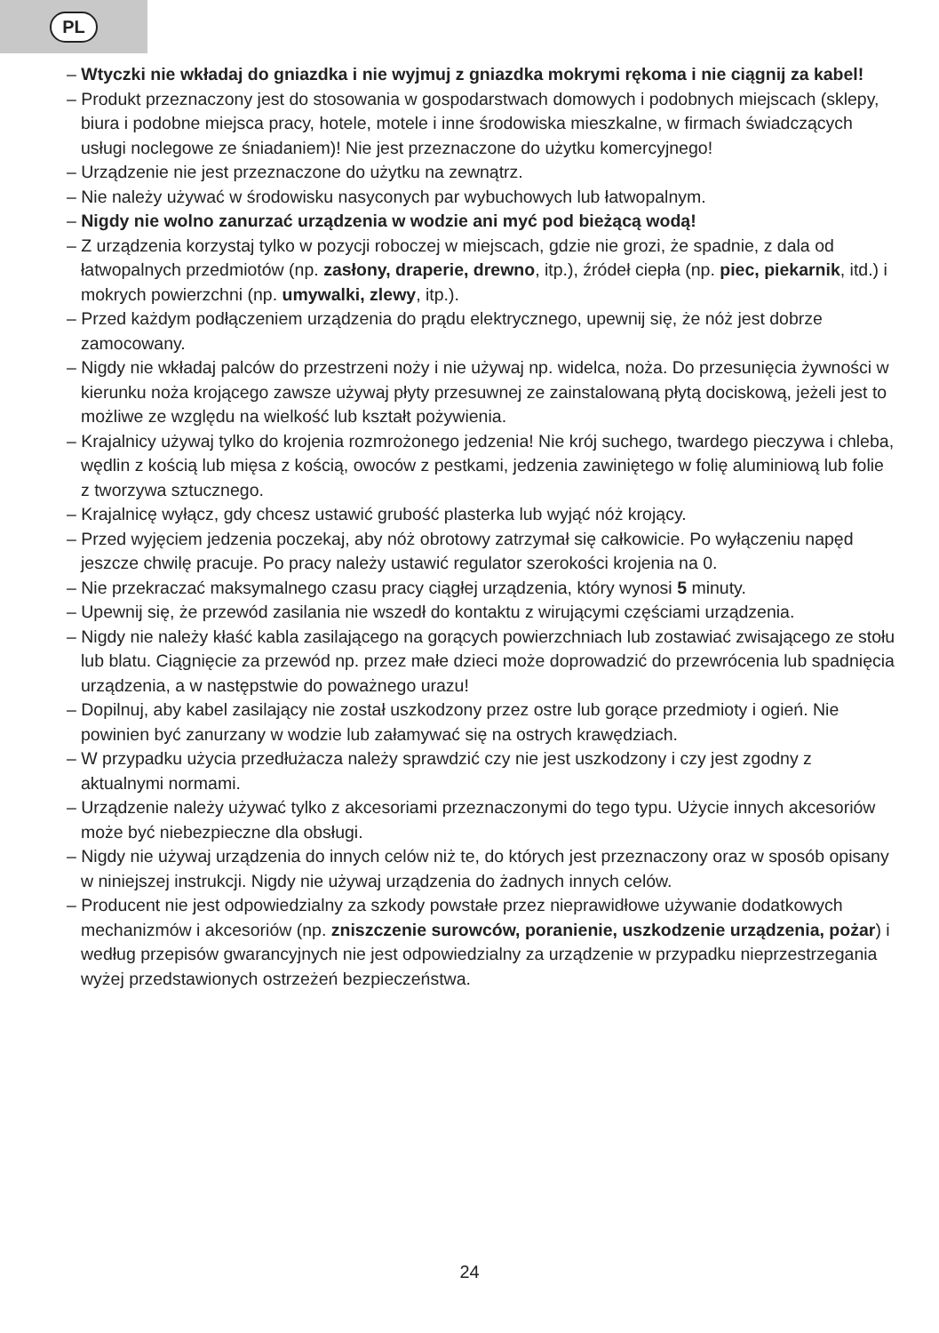PL
– Wtyczki nie wkładaj do gniazdka i nie wyjmuj z gniazdka mokrymi rękoma i nie ciągnij za kabel!
– Produkt przeznaczony jest do stosowania w gospodarstwach domowych i podobnych miejscach (sklepy, biura i podobne miejsca pracy, hotele, motele i inne środowiska mieszkalne, w firmach świadczących usługi noclegowe ze śniadaniem)! Nie jest przeznaczone do użytku komercyjnego!
– Urządzenie nie jest przeznaczone do użytku na zewnątrz.
– Nie należy używać w środowisku nasyconych par wybuchowych lub łatwopalnym.
– Nigdy nie wolno zanurzać urządzenia w wodzie ani myć pod bieżącą wodą!
– Z urządzenia korzystaj tylko w pozycji roboczej w miejscach, gdzie nie grozi, że spadnie, z dala od łatwopalnych przedmiotów (np. zasłony, draperie, drewno, itp.), źródeł ciepła (np. piec, piekarnik, itd.) i mokrych powierzchni (np. umywalki, zlewy, itp.).
– Przed każdym podłączeniem urządzenia do prądu elektrycznego, upewnij się, że nóż jest dobrze zamocowany.
– Nigdy nie wkładaj palców do przestrzeni noży i nie używaj np. widelca, noża. Do przesunięcia żywności w kierunku noża krojącego zawsze używaj płyty przesuwnej ze zainstalowaną płytą dociskową, jeżeli jest to możliwe ze względu na wielkość lub kształt pożywienia.
– Krajalnicy używaj tylko do krojenia rozmrożonego jedzenia! Nie krój suchego, twardego pieczywa i chleba, wędlin z kością lub mięsa z kością, owoców z pestkami, jedzenia zawiniętego w folię aluminiową lub folie z tworzywa sztucznego.
– Krajalnicę wyłącz, gdy chcesz ustawić grubość plasterka lub wyjąć nóż krojący.
– Przed wyjęciem jedzenia poczekaj, aby nóż obrotowy zatrzymał się całkowicie. Po wyłączeniu napęd jeszcze chwilę pracuje. Po pracy należy ustawić regulator szerokości krojenia na 0.
– Nie przekraczać maksymalnego czasu pracy ciągłej urządzenia, który wynosi 5 minuty.
– Upewnij się, że przewód zasilania nie wszedł do kontaktu z wirującymi częściami urządzenia.
– Nigdy nie należy kłaść kabla zasilającego na gorących powierzchniach lub zostawiać zwisającego ze stołu lub blatu. Ciągnięcie za przewód np. przez małe dzieci może doprowadzić do przewrócenia lub spadnięcia urządzenia, a w następstwie do poważnego urazu!
– Dopilnuj, aby kabel zasilający nie został uszkodzony przez ostre lub gorące przedmioty i ogień. Nie powinien być zanurzany w wodzie lub załamywać się na ostrych krawędziach.
– W przypadku użycia przedłużacza należy sprawdzić czy nie jest uszkodzony i czy jest zgodny z aktualnymi normami.
– Urządzenie należy używać tylko z akcesoriami przeznaczonymi do tego typu. Użycie innych akcesoriów może być niebezpieczne dla obsługi.
– Nigdy nie używaj urządzenia do innych celów niż te, do których jest przeznaczony oraz w sposób opisany w niniejszej instrukcji. Nigdy nie używaj urządzenia do żadnych innych celów.
– Producent nie jest odpowiedzialny za szkody powstałe przez nieprawidłowe używanie dodatkowych mechanizmów i akcesoriów (np. zniszczenie surowców, poranienie, uszkodzenie urządzenia, pożar) i według przepisów gwarancyjnych nie jest odpowiedzialny za urządzenie w przypadku nieprzestrzegania wyżej przedstawionych ostrzeżeń bezpieczeństwa.
24